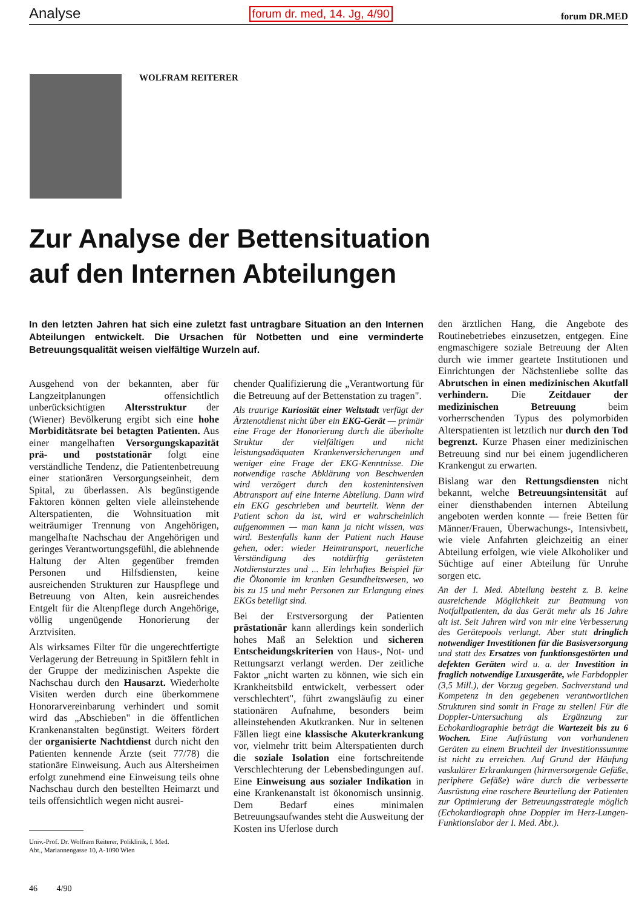Analyse forum dr. med, 14. Jg, 4/90 forum DR.MED
WOLFRAM REITERER
Zur Analyse der Bettensituation
auf den Internen Abteilungen
In den letzten Jahren hat sich eine zuletzt fast untragbare Situation an den Internen Abteilungen entwickelt. Die Ursachen für Notbetten und eine verminderte Betreuungsqualität weisen vielfältige Wurzeln auf.
Ausgehend von der bekannten, aber für Langzeitplanungen offensichtlich unberücksichtigten Altersstruktur der (Wiener) Bevölkerung ergibt sich eine hohe Morbiditätsrate bei betagten Patienten. Aus einer mangelhaften Versorgungskapazität prä- und poststationär folgt eine verständliche Tendenz, die Patientenbetreuung einer stationären Versorgungseinheit, dem Spital, zu überlassen. Als begünstigende Faktoren können gelten viele alleinstehende Alterspatienten, die Wohnsituation mit weiträumiger Trennung von Angehörigen, mangelhafte Nachschau der Angehörigen und geringes Verantwortungsgefühl, die ablehnende Haltung der Alten gegenüber fremden Personen und Hilfsdiensten, keine ausreichenden Strukturen zur Hauspflege und Betreuung von Alten, kein ausreichendes Entgelt für die Altenpflege durch Angehörige, völlig ungenügende Honorierung der Arztvisiten.
Als wirksames Filter für die ungerechtfertigte Verlagerung der Betreuung in Spitälern fehlt in der Gruppe der medizinischen Aspekte die Nachschau durch den Hausarzt. Wiederholte Visiten werden durch eine überkommene Honorarvereinbarung verhindert und somit wird das „Abschieben" in die öffentlichen Krankenanstalten begünstigt. Weiters fördert der organisierte Nachtdienst durch nicht den Patienten kennende Ärzte (seit 77/78) die stationäre Einweisung. Auch aus Altersheimen erfolgt zunehmend eine Einweisung teils ohne Nachschau durch den bestellten Heimarzt und teils offensichtlich wegen nicht ausrei-
Univ.-Prof. Dr. Wolfram Reiterer, Poliklinik, I. Med.
Abt., Mariannengasse 10, A-1090 Wien
chender Qualifizierung die „Verantwortung für die Betreuung auf der Bettenstation zu tragen".
Als traurige Kuriosität einer Weltstadt verfügt der Ärztenotdienst nicht über ein EKG-Gerät — primär eine Frage der Honorierung durch die überholte Struktur der vielfältigen und nicht leistungsadäquaten Krankenversicherungen und weniger eine Frage der EKG-Kenntnisse. Die notwendige rasche Abklärung von Beschwerden wird verzögert durch den kostenintensiven Abtransport auf eine Interne Abteilung. Dann wird ein EKG geschrieben und beurteilt. Wenn der Patient schon da ist, wird er wahrscheinlich aufgenommen — man kann ja nicht wissen, was wird. Bestenfalls kann der Patient nach Hause gehen, oder: wieder Heimtransport, neuerliche Verständigung des notdürftig gerüsteten Notdienstarztes und ... Ein lehrhaftes Beispiel für die Ökonomie im kranken Gesundheitswesen, wo bis zu 15 und mehr Personen zur Erlangung eines EKGs beteiligt sind.
Bei der Erstversorgung der Patienten prästationär kann allerdings kein sonderlich hohes Maß an Selektion und sicheren Entscheidungskriterien von Haus-, Not- und Rettungsarzt verlangt werden. Der zeitliche Faktor „nicht warten zu können, wie sich ein Krankheitsbild entwickelt, verbessert oder verschlechtert", führt zwangsläufig zu einer stationären Aufnahme, besonders beim alleinstehenden Akutkranken. Nur in seltenen Fällen liegt eine klassische Akuterkrankung vor, vielmehr tritt beim Alterspatienten durch die soziale Isolation eine fortschreitende Verschlechterung der Lebensbedingungen auf. Eine Einweisung aus sozialer Indikation in eine Krankenanstalt ist ökonomisch unsinnig. Dem Bedarf eines minimalen Betreuungsaufwandes steht die Ausweitung der Kosten ins Uferlose durch
den ärztlichen Hang, die Angebote des Routinebetriebes einzusetzen, entgegen. Eine engmaschigere soziale Betreuung der Alten durch wie immer geartete Institutionen und Einrichtungen der Nächstenliebe sollte das Abrutschen in einen medizinischen Akutfall verhindern. Die Zeitdauer der medizinischen Betreuung beim vorherrschenden Typus des polymorbiden Alterspatienten ist letztlich nur durch den Tod begrenzt. Kurze Phasen einer medizinischen Betreuung sind nur bei einem jugendlicheren Krankengut zu erwarten.
Bislang war den Rettungsdiensten nicht bekannt, welche Betreuungsintensität auf einer diensthabenden internen Abteilung angeboten werden konnte — freie Betten für Männer/Frauen, Überwachungs-, Intensivbett, wie viele Anfahrten gleichzeitig an einer Abteilung erfolgen, wie viele Alkoholiker und Süchtige auf einer Abteilung für Unruhe sorgen etc.
An der I. Med. Abteilung besteht z. B. keine ausreichende Möglichkeit zur Beatmung von Notfallpatienten, da das Gerät mehr als 16 Jahre alt ist. Seit Jahren wird von mir eine Verbesserung des Gerätepools verlangt. Aber statt dringlich notwendiger Investitionen für die Basisversorgung und statt des Ersatzes von funktionsgestörten und defekten Geräten wird u. a. der Investition in fraglich notwendige Luxusgeräte, wie Farbdoppler (3,5 Mill.), der Vorzug gegeben. Sachverstand und Kompetenz in den gegebenen verantwortlichen Strukturen sind somit in Frage zu stellen! Für die Doppler-Untersuchung als Ergänzung zur Echokardiographie beträgt die Wartezeit bis zu 6 Wochen. Eine Aufrüstung von vorhandenen Geräten zu einem Bruchteil der Investitionssumme ist nicht zu erreichen. Auf Grund der Häufung vaskulärer Erkrankungen (hirnversorgende Gefäße, periphere Gefäße) wäre durch die verbesserte Ausrüstung eine raschere Beurteilung der Patienten zur Optimierung der Betreuungsstrategie möglich (Echokardiograph ohne Doppler im Herz-Lungen-Funktionslabor der I. Med. Abt.).
46 4/90